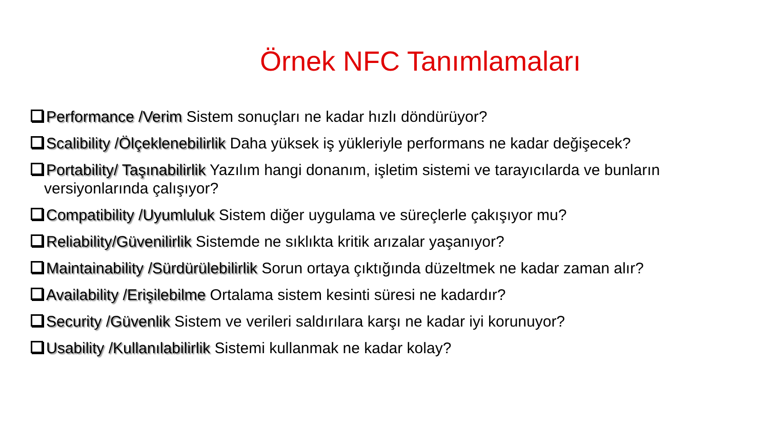Örnek NFC Tanımlamaları
Performance /Verim Sistem sonuçları ne kadar hızlı döndürüyor?
Scalibility /Ölçeklenebilirlik Daha yüksek iş yükleriyle performans ne kadar değişecek?
Portability/ Taşınabilirlik Yazılım hangi donanım, işletim sistemi ve tarayıcılarda ve bunların versiyonlarında çalışıyor?
Compatibility /Uyumluluk Sistem diğer uygulama ve süreçlerle çakışıyor mu?
Reliability/Güvenilirlik Sistemde ne sıklıkta kritik arızalar yaşanıyor?
Maintainability /Sürdürülebilirlik Sorun ortaya çıktığında düzeltmek ne kadar zaman alır?
Availability /Erişilebilme Ortalama sistem kesinti süresi ne kadardır?
Security /Güvenlik Sistem ve verileri saldırılara karşı ne kadar iyi korunuyor?
Usability /Kullanılabilirlik Sistemi kullanmak ne kadar kolay?